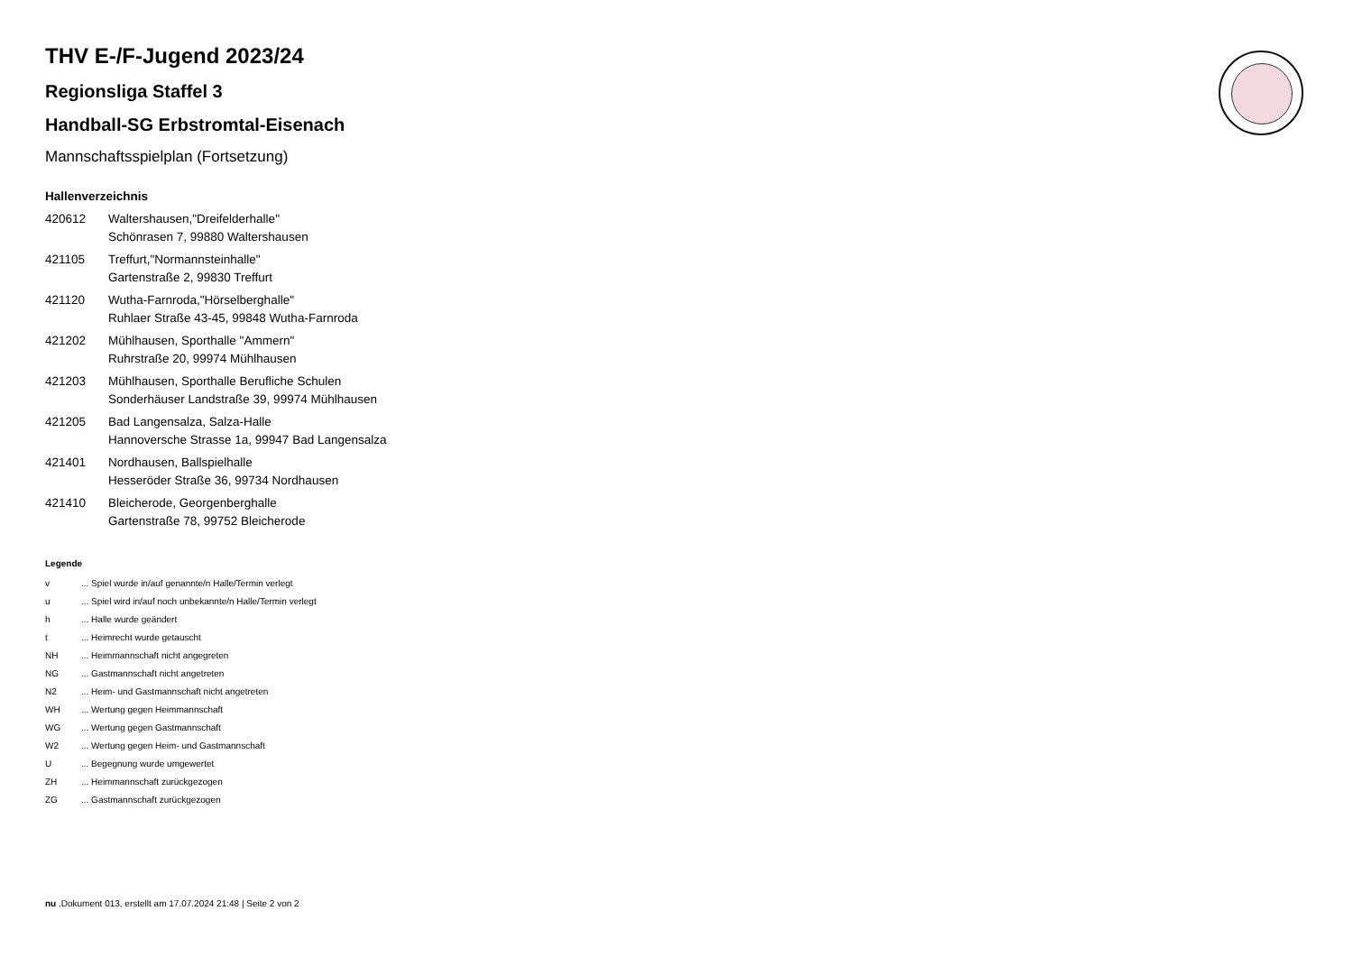THV E-/F-Jugend 2023/24
Regionsliga Staffel 3
Handball-SG Erbstromtal-Eisenach
Mannschaftsspielplan (Fortsetzung)
Hallenverzeichnis
| 420612 | Waltershausen,"Dreifelderhalle" Schönrasen 7, 99880 Waltershausen |
| 421105 | Treffurt,"Normannsteinhalle" Gartenstraße 2, 99830 Treffurt |
| 421120 | Wutha-Farnroda,"Hörselberghalle" Ruhlaer Straße 43-45, 99848 Wutha-Farnroda |
| 421202 | Mühlhausen, Sporthalle "Ammern" Ruhrstraße 20, 99974 Mühlhausen |
| 421203 | Mühlhausen, Sporthalle Berufliche Schulen Sonderhäuser Landstraße 39, 99974 Mühlhausen |
| 421205 | Bad Langensalza, Salza-Halle Hannoversche Strasse 1a, 99947 Bad Langensalza |
| 421401 | Nordhausen, Ballspielhalle Hesseröder Straße 36, 99734 Nordhausen |
| 421410 | Bleicherode, Georgenberghalle Gartenstraße 78, 99752 Bleicherode |
Legende
| v | ... Spiel wurde in/auf genannte/n Halle/Termin verlegt |
| u | ... Spiel wird in/auf noch unbekannte/n Halle/Termin verlegt |
| h | ... Halle wurde geändert |
| t | ... Heimrecht wurde getauscht |
| NH | ... Heimmannschaft nicht angegreten |
| NG | ... Gastmannschaft nicht angetreten |
| N2 | ... Heim- und Gastmannschaft nicht angetreten |
| WH | ... Wertung gegen Heimmannschaft |
| WG | ... Wertung gegen Gastmannschaft |
| W2 | ... Wertung gegen Heim- und Gastmannschaft |
| U | ... Begegnung wurde umgewertet |
| ZH | ... Heimmannschaft zurückgezogen |
| ZG | ... Gastmannschaft zurückgezogen |
nu .Dokument 013, erstellt am 17.07.2024 21:48 | Seite 2 von 2